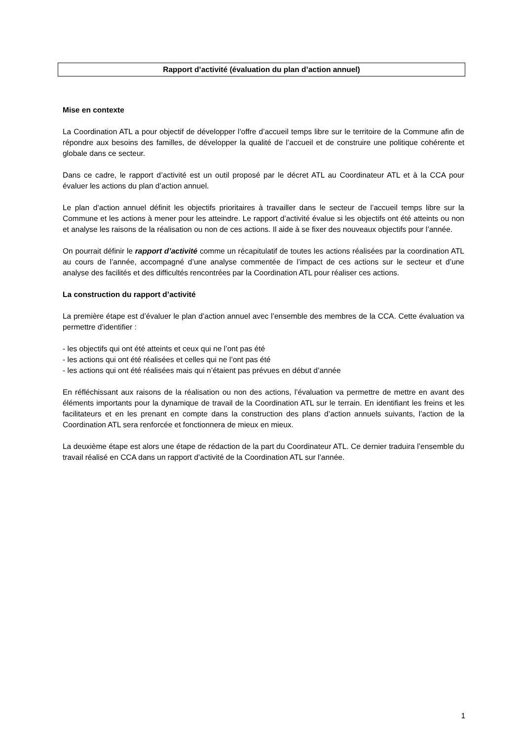Rapport d’activité (évaluation du plan d’action annuel)
Mise en contexte
La Coordination ATL a pour objectif de développer l’offre d’accueil temps libre sur le territoire de la Commune afin de répondre aux besoins des familles, de développer la qualité de l’accueil et de construire une politique cohérente et globale dans ce secteur.
Dans ce cadre, le rapport d’activité est un outil proposé par le décret ATL au Coordinateur ATL et à la CCA pour évaluer les actions du plan d’action annuel.
Le plan d’action annuel définit les objectifs prioritaires à travailler dans le secteur de l’accueil temps libre sur la Commune et les actions à mener pour les atteindre. Le rapport d’activité évalue si les objectifs ont été atteints ou non et analyse les raisons de la réalisation ou non de ces actions. Il aide à se fixer des nouveaux objectifs pour l’année.
On pourrait définir le rapport d’activité comme un récapitulatif de toutes les actions réalisées par la coordination ATL au cours de l’année, accompagné d’une analyse commentée de l’impact de ces actions sur le secteur et d’une analyse des facilités et des difficultés rencontrées par la Coordination ATL pour réaliser ces actions.
La construction du rapport d’activité
La première étape est d’évaluer le plan d’action annuel avec l’ensemble des membres de la CCA. Cette évaluation va permettre d’identifier :
- les objectifs qui ont été atteints et ceux qui ne l’ont pas été
- les actions qui ont été réalisées et celles qui ne l’ont pas été
- les actions qui ont été réalisées mais qui n’étaient pas prévues en début d’année
En réfléchissant aux raisons de la réalisation ou non des actions, l’évaluation va permettre de mettre en avant des éléments importants pour la dynamique de travail de la Coordination ATL sur le terrain. En identifiant les freins et les facilitateurs et en les prenant en compte dans la construction des plans d’action annuels suivants, l’action de la Coordination ATL sera renforcée et fonctionnera de mieux en mieux.
La deuxième étape est alors une étape de rédaction de la part du Coordinateur ATL. Ce dernier traduira l’ensemble du travail réalisé en CCA dans un rapport d’activité de la Coordination ATL sur l’année.
1